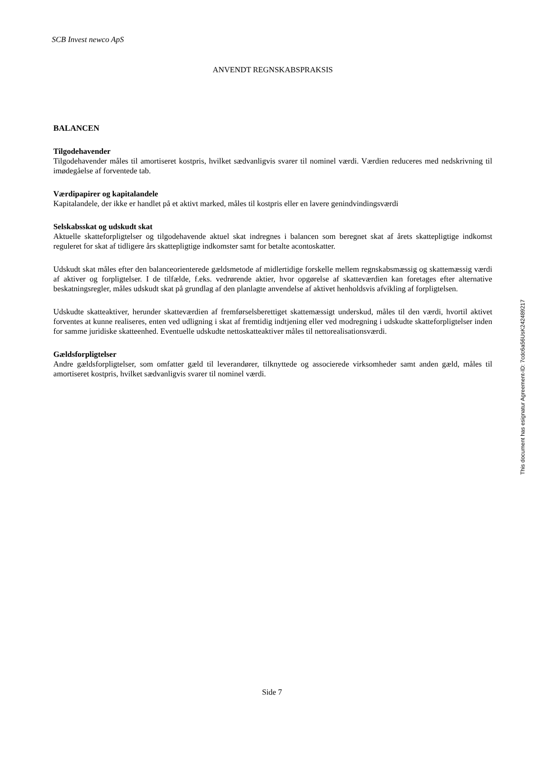SCB Invest newco ApS
ANVENDT REGNSKABSPRAKSIS
BALANCEN
Tilgodehavender
Tilgodehavender måles til amortiseret kostpris, hvilket sædvanligvis svarer til nominel værdi. Værdien reduceres med nedskrivning til imødegåelse af forventede tab.
Værdipapirer og kapitalandele
Kapitalandele, der ikke er handlet på et aktivt marked, måles til kostpris eller en lavere genindvindingsværdi
Selskabsskat og udskudt skat
Aktuelle skatteforpligtelser og tilgodehavende aktuel skat indregnes i balancen som beregnet skat af årets skattepligtige indkomst reguleret for skat af tidligere års skattepligtige indkomster samt for betalte acontoskatter.
Udskudt skat måles efter den balanceorienterede gældsmetode af midlertidige forskelle mellem regnskabsmæssig og skattemæssig værdi af aktiver og forpligtelser. I de tilfælde, f.eks. vedrørende aktier, hvor opgørelse af skatteværdien kan foretages efter alternative beskatningsregler, måles udskudt skat på grundlag af den planlagte anvendelse af aktivet henholdsvis afvikling af forpligtelsen.
Udskudte skatteaktiver, herunder skatteværdien af fremførselsberettiget skattemæssigt underskud, måles til den værdi, hvortil aktivet forventes at kunne realiseres, enten ved udligning i skat af fremtidig indtjening eller ved modregning i udskudte skatteforpligtelser inden for samme juridiske skatteenhed. Eventuelle udskudte nettoskatteaktiver måles til nettorealisationsværdi.
Gældsforpligtelser
Andre gældsforpligtelser, som omfatter gæld til leverandører, tilknyttede og associerede virksomheder samt anden gæld, måles til amortiseret kostpris, hvilket sædvanligvis svarer til nominel værdi.
This document has esignatur Agreement-ID: 7cdc6a56UsK242489217
Side 7